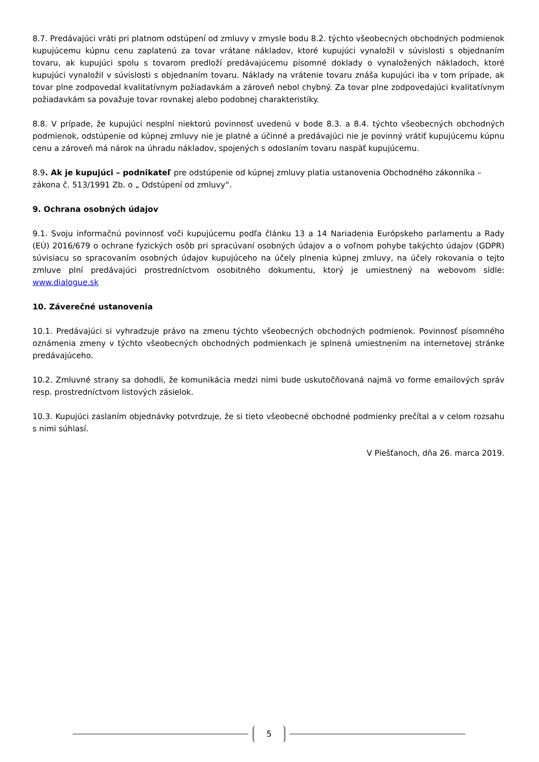8.7. Predávajúci vráti pri platnom odstúpení od zmluvy v zmysle bodu 8.2. týchto všeobecných obchodných podmienok kupujúcemu kúpnu cenu zaplatenú za tovar vrátane nákladov, ktoré kupujúci vynaložil v súvislosti s objednaním tovaru, ak kupujúci spolu s tovarom predloží predávajúcemu písomné doklady o vynaložených nákladoch, ktoré kupujúci vynaložil v súvislosti s objednaním tovaru. Náklady na vrátenie tovaru znáša kupujúci iba v tom prípade, ak tovar plne zodpovedal kvalitatívnym požiadavkám a zároveň nebol chybný. Za tovar plne zodpovedajúci kvalitatívnym požiadavkám sa považuje tovar rovnakej alebo podobnej charakteristiky.
8.8. V prípade, že kupujúci nesplní niektorú povinnosť uvedenú v bode 8.3. a 8.4. týchto všeobecných obchodných podmienok, odstúpenie od kúpnej zmluvy nie je platné a účinné a predávajúci nie je povinný vrátiť kupujúcemu kúpnu cenu a zároveň má nárok na úhradu nákladov, spojených s odoslaním tovaru naspäť kupujúcemu.
8.9. Ak je kupujúci – podnikateľ pre odstúpenie od kúpnej zmluvy platia ustanovenia Obchodného zákonníka – zákona č. 513/1991 Zb. o „ Odstúpení od zmluvy“.
9. Ochrana osobných údajov
9.1. Svoju informačnú povinnosť voči kupujúcemu podľa článku 13 a 14 Nariadenia Európskeho parlamentu a Rady (EÚ) 2016/679 o ochrane fyzických osôb pri spracúvaní osobných údajov a o voľnom pohybe takýchto údajov (GDPR) súvisiacu so spracovaním osobných údajov kupujúceho na účely plnenia kúpnej zmluvy, na účely rokovania o tejto zmluve plní predávajúci prostredníctvom osobitného dokumentu, ktorý je umiestnený na webovom sídle: www.dialogue.sk
10. Záverečné ustanovenia
10.1. Predávajúci si vyhradzuje právo na zmenu týchto všeobecných obchodných podmienok. Povinnosť písomného oznámenia zmeny v týchto všeobecných obchodných podmienkach je splnená umiestnením na internetovej stránke predávajúceho.
10.2. Zmluvné strany sa dohodli, že komunikácia medzi nimi bude uskutočňovaná najmä vo forme emailových správ resp. prostredníctvom listových zásielok.
10.3. Kupujúci zaslaním objednávky potvrdzuje, že si tieto všeobecné obchodné podmienky prečítal a v celom rozsahu s nimi súhlasí.
V Piešťanoch, dňa 26. marca 2019.
5